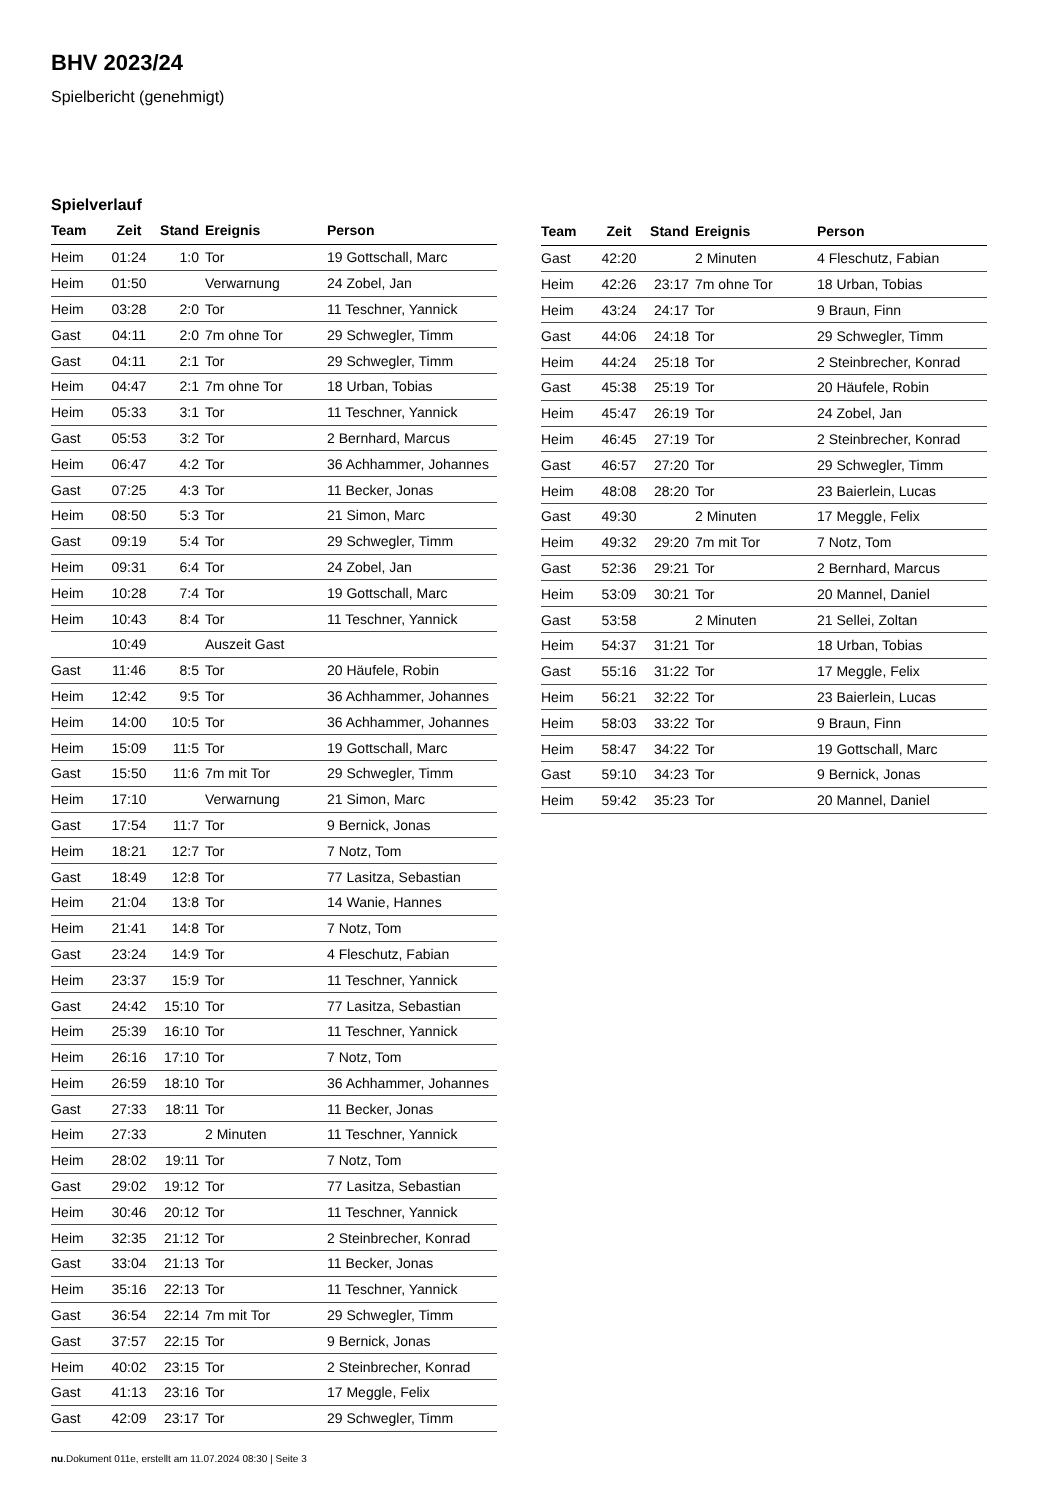BHV 2023/24
Spielbericht (genehmigt)
Spielverlauf
| Team | Zeit | Stand | Ereignis | Person |
| --- | --- | --- | --- | --- |
| Heim | 01:24 | 1:0 | Tor | 19 Gottschall, Marc |
| Heim | 01:50 | | Verwarnung | 24 Zobel, Jan |
| Heim | 03:28 | 2:0 | Tor | 11 Teschner, Yannick |
| Gast | 04:11 | 2:0 | 7m ohne Tor | 29 Schwegler, Timm |
| Gast | 04:11 | 2:1 | Tor | 29 Schwegler, Timm |
| Heim | 04:47 | 2:1 | 7m ohne Tor | 18 Urban, Tobias |
| Heim | 05:33 | 3:1 | Tor | 11 Teschner, Yannick |
| Gast | 05:53 | 3:2 | Tor | 2 Bernhard, Marcus |
| Heim | 06:47 | 4:2 | Tor | 36 Achhammer, Johannes |
| Gast | 07:25 | 4:3 | Tor | 11 Becker, Jonas |
| Heim | 08:50 | 5:3 | Tor | 21 Simon, Marc |
| Gast | 09:19 | 5:4 | Tor | 29 Schwegler, Timm |
| Heim | 09:31 | 6:4 | Tor | 24 Zobel, Jan |
| Heim | 10:28 | 7:4 | Tor | 19 Gottschall, Marc |
| Heim | 10:43 | 8:4 | Tor | 11 Teschner, Yannick |
| | 10:49 | | Auszeit Gast | |
| Gast | 11:46 | 8:5 | Tor | 20 Häufele, Robin |
| Heim | 12:42 | 9:5 | Tor | 36 Achhammer, Johannes |
| Heim | 14:00 | 10:5 | Tor | 36 Achhammer, Johannes |
| Heim | 15:09 | 11:5 | Tor | 19 Gottschall, Marc |
| Gast | 15:50 | 11:6 | 7m mit Tor | 29 Schwegler, Timm |
| Heim | 17:10 | | Verwarnung | 21 Simon, Marc |
| Gast | 17:54 | 11:7 | Tor | 9 Bernick, Jonas |
| Heim | 18:21 | 12:7 | Tor | 7 Notz, Tom |
| Gast | 18:49 | 12:8 | Tor | 77 Lasitza, Sebastian |
| Heim | 21:04 | 13:8 | Tor | 14 Wanie, Hannes |
| Heim | 21:41 | 14:8 | Tor | 7 Notz, Tom |
| Gast | 23:24 | 14:9 | Tor | 4 Fleschutz, Fabian |
| Heim | 23:37 | 15:9 | Tor | 11 Teschner, Yannick |
| Gast | 24:42 | 15:10 | Tor | 77 Lasitza, Sebastian |
| Heim | 25:39 | 16:10 | Tor | 11 Teschner, Yannick |
| Heim | 26:16 | 17:10 | Tor | 7 Notz, Tom |
| Heim | 26:59 | 18:10 | Tor | 36 Achhammer, Johannes |
| Gast | 27:33 | 18:11 | Tor | 11 Becker, Jonas |
| Heim | 27:33 | | 2 Minuten | 11 Teschner, Yannick |
| Heim | 28:02 | 19:11 | Tor | 7 Notz, Tom |
| Gast | 29:02 | 19:12 | Tor | 77 Lasitza, Sebastian |
| Heim | 30:46 | 20:12 | Tor | 11 Teschner, Yannick |
| Heim | 32:35 | 21:12 | Tor | 2 Steinbrecher, Konrad |
| Gast | 33:04 | 21:13 | Tor | 11 Becker, Jonas |
| Heim | 35:16 | 22:13 | Tor | 11 Teschner, Yannick |
| Gast | 36:54 | 22:14 | 7m mit Tor | 29 Schwegler, Timm |
| Gast | 37:57 | 22:15 | Tor | 9 Bernick, Jonas |
| Heim | 40:02 | 23:15 | Tor | 2 Steinbrecher, Konrad |
| Gast | 41:13 | 23:16 | Tor | 17 Meggle, Felix |
| Gast | 42:09 | 23:17 | Tor | 29 Schwegler, Timm |
| Team | Zeit | Stand | Ereignis | Person |
| --- | --- | --- | --- | --- |
| Gast | 42:20 | | 2 Minuten | 4 Fleschutz, Fabian |
| Heim | 42:26 | 23:17 | 7m ohne Tor | 18 Urban, Tobias |
| Heim | 43:24 | 24:17 | Tor | 9 Braun, Finn |
| Gast | 44:06 | 24:18 | Tor | 29 Schwegler, Timm |
| Heim | 44:24 | 25:18 | Tor | 2 Steinbrecher, Konrad |
| Gast | 45:38 | 25:19 | Tor | 20 Häufele, Robin |
| Heim | 45:47 | 26:19 | Tor | 24 Zobel, Jan |
| Heim | 46:45 | 27:19 | Tor | 2 Steinbrecher, Konrad |
| Gast | 46:57 | 27:20 | Tor | 29 Schwegler, Timm |
| Heim | 48:08 | 28:20 | Tor | 23 Baierlein, Lucas |
| Gast | 49:30 | | 2 Minuten | 17 Meggle, Felix |
| Heim | 49:32 | 29:20 | 7m mit Tor | 7 Notz, Tom |
| Gast | 52:36 | 29:21 | Tor | 2 Bernhard, Marcus |
| Heim | 53:09 | 30:21 | Tor | 20 Mannel, Daniel |
| Gast | 53:58 | | 2 Minuten | 21 Sellei, Zoltan |
| Heim | 54:37 | 31:21 | Tor | 18 Urban, Tobias |
| Gast | 55:16 | 31:22 | Tor | 17 Meggle, Felix |
| Heim | 56:21 | 32:22 | Tor | 23 Baierlein, Lucas |
| Heim | 58:03 | 33:22 | Tor | 9 Braun, Finn |
| Heim | 58:47 | 34:22 | Tor | 19 Gottschall, Marc |
| Gast | 59:10 | 34:23 | Tor | 9 Bernick, Jonas |
| Heim | 59:42 | 35:23 | Tor | 20 Mannel, Daniel |
nu.Dokument 011e, erstellt am 11.07.2024 08:30 | Seite 3